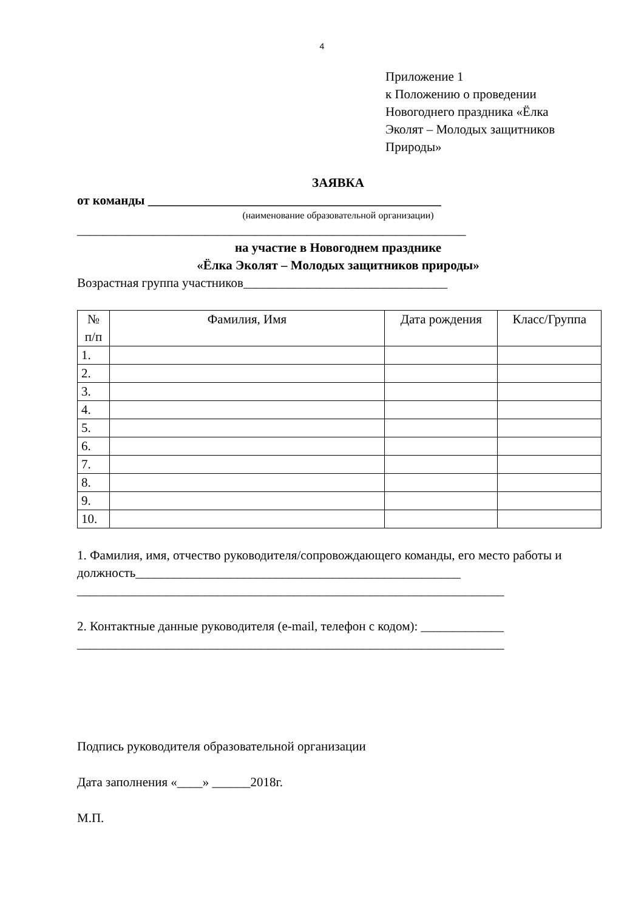4
Приложение 1
к Положению о проведении
Новогоднего праздника «Ёлка
Эколят – Молодых защитников
Природы»
ЗАЯВКА
от команды ______________________________________________
(наименование образовательной организации)
_____________________________________________________________
на участие в Новогоднем празднике
«Ёлка Эколят – Молодых защитников природы»
Возрастная группа участников________________________________
| № п/п | Фамилия, Имя | Дата рождения | Класс/Группа |
| --- | --- | --- | --- |
| 1. | | | |
| 2. | | | |
| 3. | | | |
| 4. | | | |
| 5. | | | |
| 6. | | | |
| 7. | | | |
| 8. | | | |
| 9. | | | |
| 10. | | | |
1. Фамилия, имя, отчество руководителя/сопровождающего команды, его место работы и должность___________________________________________________
___________________________________________________________________
2. Контактные данные руководителя (e-mail, телефон с кодом): _____________
___________________________________________________________________
Подпись руководителя образовательной организации
Дата заполнения «____» ______2018г.
М.П.